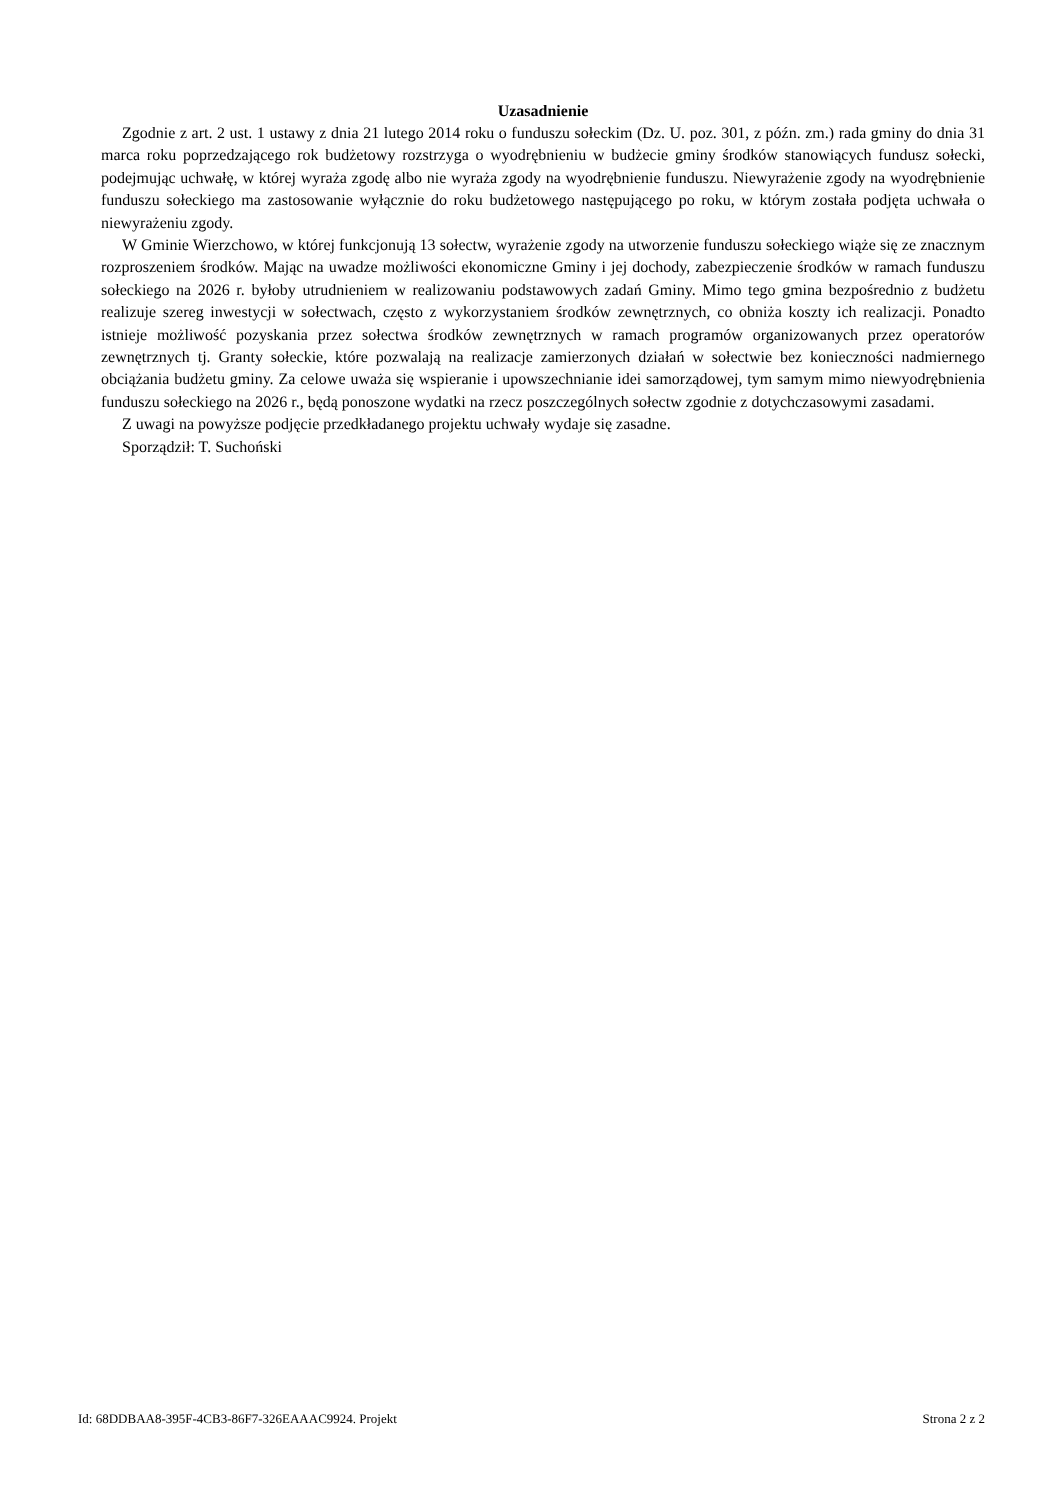Uzasadnienie
Zgodnie z art. 2 ust. 1 ustawy z dnia 21 lutego 2014 roku o funduszu sołeckim (Dz. U. poz. 301, z późn. zm.) rada gminy do dnia 31 marca roku poprzedzającego rok budżetowy rozstrzyga o wyodrębnieniu w budżecie gminy środków stanowiących fundusz sołecki, podejmując uchwałę, w której wyraża zgodę albo nie wyraża zgody na wyodrębnienie funduszu. Niewyrażenie zgody na wyodrębnienie funduszu sołeckiego ma zastosowanie wyłącznie do roku budżetowego następującego po roku, w którym została podjęta uchwała o niewyrażeniu zgody.
W Gminie Wierzchowo, w której funkcjonują 13 sołectw, wyrażenie zgody na utworzenie funduszu sołeckiego wiąże się ze znacznym rozproszeniem środków. Mając na uwadze możliwości ekonomiczne Gminy i jej dochody, zabezpieczenie środków w ramach funduszu sołeckiego na 2026 r. byłoby utrudnieniem w realizowaniu podstawowych zadań Gminy. Mimo tego gmina bezpośrednio z budżetu realizuje szereg inwestycji w sołectwach, często z wykorzystaniem środków zewnętrznych, co obniża koszty ich realizacji. Ponadto istnieje możliwość pozyskania przez sołectwa środków zewnętrznych w ramach programów organizowanych przez operatorów zewnętrznych tj. Granty sołeckie, które pozwalają na realizacje zamierzonych działań w sołectwie bez konieczności nadmiernego obciążania budżetu gminy. Za celowe uważa się wspieranie i upowszechnianie idei samorządowej, tym samym mimo niewyodrębnienia funduszu sołeckiego na 2026 r., będą ponoszone wydatki na rzecz poszczególnych sołectw zgodnie z dotychczasowymi zasadami.
Z uwagi na powyższe podjęcie przedkładanego projektu uchwały wydaje się zasadne.
Sporządził: T. Suchoński
Id: 68DDBAA8-395F-4CB3-86F7-326EAAAC9924. Projekt Strona 2 z 2